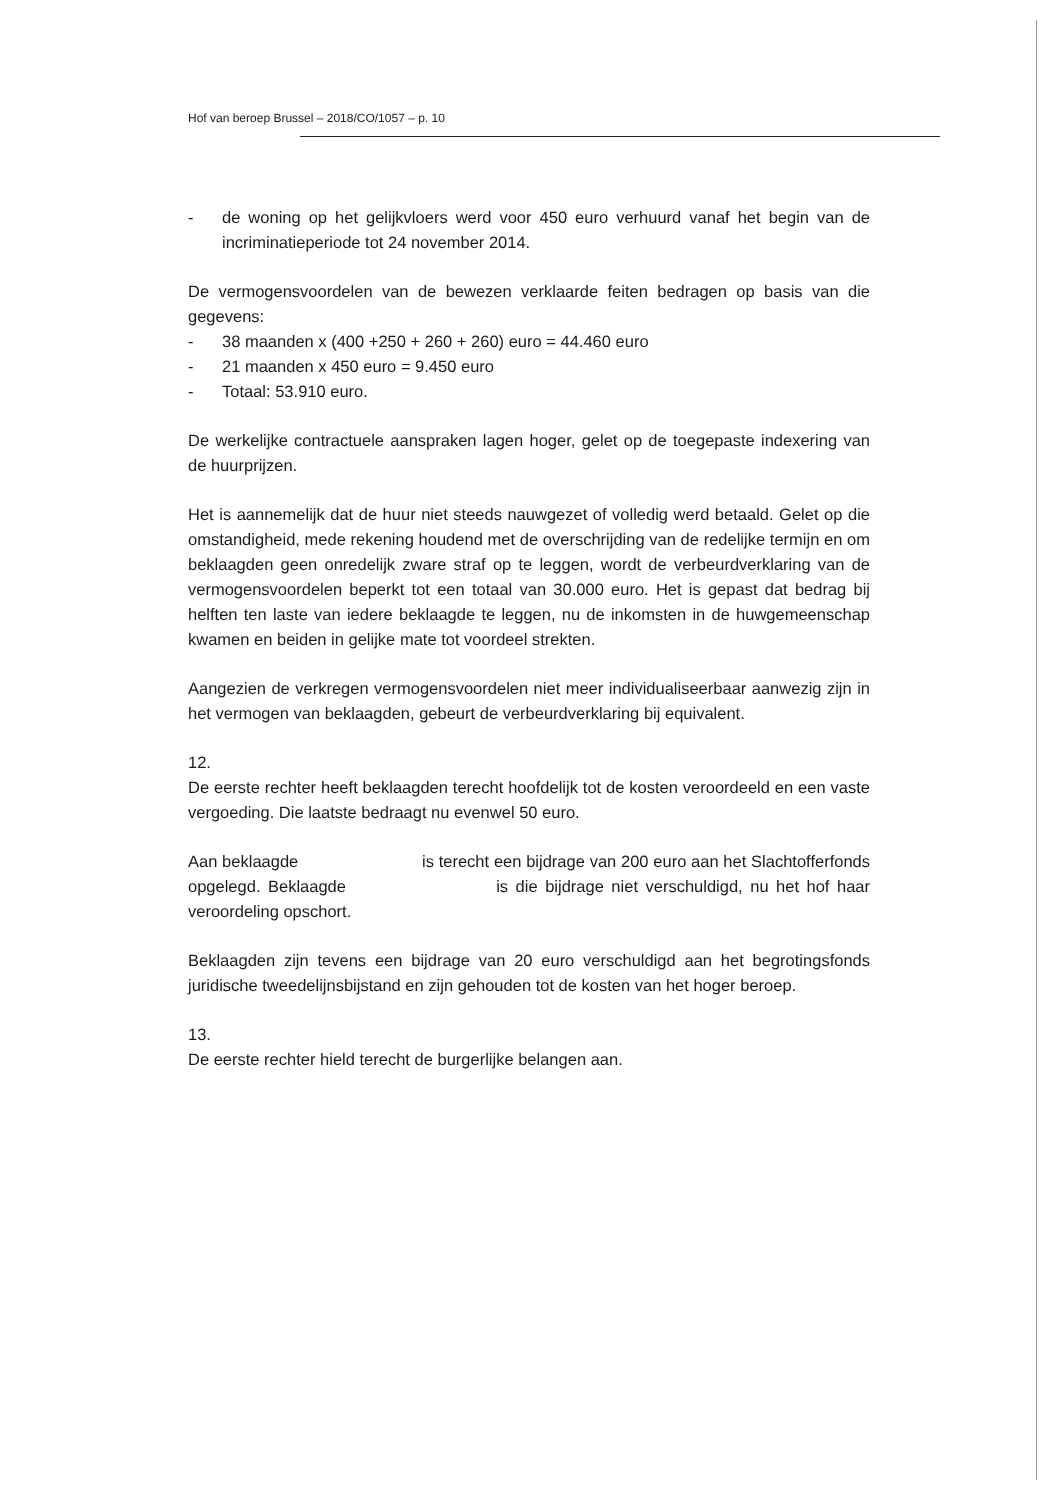Hof van beroep Brussel – 2018/CO/1057 – p. 10
- de woning op het gelijkvloers werd voor 450 euro verhuurd vanaf het begin van de incriminatieperiode tot 24 november 2014.
De vermogensvoordelen van de bewezen verklaarde feiten bedragen op basis van die gegevens:
- 38 maanden x (400 +250 + 260 + 260) euro = 44.460 euro
- 21 maanden x 450 euro = 9.450 euro
- Totaal: 53.910 euro.
De werkelijke contractuele aanspraken lagen hoger, gelet op de toegepaste indexering van de huurprijzen.
Het is aannemelijk dat de huur niet steeds nauwgezet of volledig werd betaald. Gelet op die omstandigheid, mede rekening houdend met de overschrijding van de redelijke termijn en om beklaagden geen onredelijk zware straf op te leggen, wordt de verbeurdverklaring van de vermogensvoordelen beperkt tot een totaal van 30.000 euro. Het is gepast dat bedrag bij helften ten laste van iedere beklaagde te leggen, nu de inkomsten in de huwgemeenschap kwamen en beiden in gelijke mate tot voordeel strekten.
Aangezien de verkregen vermogensvoordelen niet meer individualiseerbaar aanwezig zijn in het vermogen van beklaagden, gebeurt de verbeurdverklaring bij equivalent.
12.
De eerste rechter heeft beklaagden terecht hoofdelijk tot de kosten veroordeeld en een vaste vergoeding. Die laatste bedraagt nu evenwel 50 euro.
Aan beklaagde is terecht een bijdrage van 200 euro aan het Slachtofferfonds opgelegd. Beklaagde is die bijdrage niet verschuldigd, nu het hof haar veroordeling opschort.
Beklaagden zijn tevens een bijdrage van 20 euro verschuldigd aan het begrotingsfonds juridische tweedelijnsbijstand en zijn gehouden tot de kosten van het hoger beroep.
13.
De eerste rechter hield terecht de burgerlijke belangen aan.